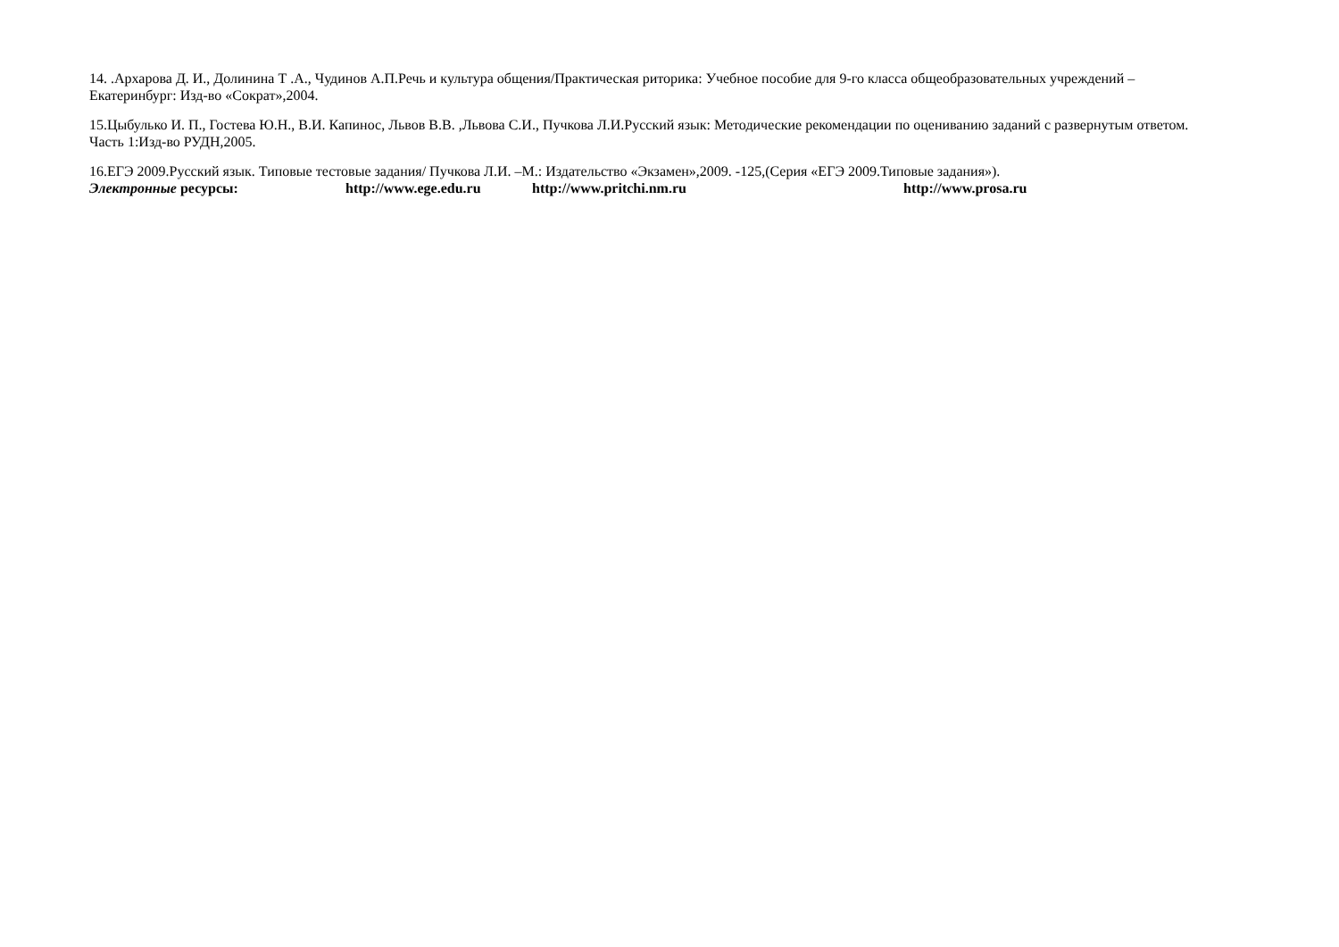14. .Архарова Д. И., Долинина Т .А., Чудинов А.П.Речь и культура общения/Практическая риторика: Учебное пособие для 9-го класса общеобразовательных учреждений –Екатеринбург: Изд-во «Сократ»,2004.
15.Цыбулько И. П., Гостева Ю.Н., В.И. Капинос, Львов В.В. ,Львова С.И., Пучкова Л.И.Русский язык: Методические рекомендации по оцениванию заданий с развернутым ответом. Часть 1:Изд-во РУДН,2005.
16.ЕГЭ 2009.Русский язык. Типовые тестовые задания/ Пучкова Л.И. –М.: Издательство «Экзамен»,2009. -125,(Серия «ЕГЭ 2009.Типовые задания»).
Электронные ресурсы: http://www.ege.edu.ru http://www.pritchi.nm.ru http://www.prosa.ru